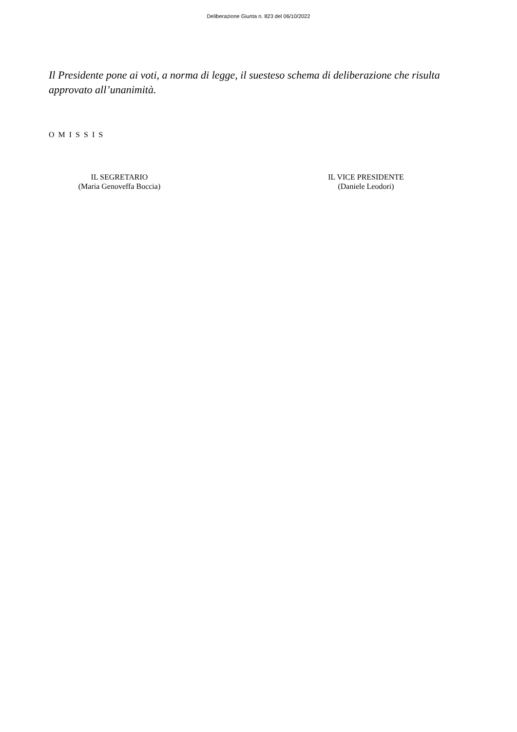Deliberazione Giunta n. 823 del 06/10/2022
Il Presidente pone ai voti, a norma di legge, il suesteso schema di deliberazione che risulta approvato all’unanimità.
O M I S S I S
IL SEGRETARIO
(Maria Genoveffa Boccia)
IL VICE PRESIDENTE
(Daniele Leodori)